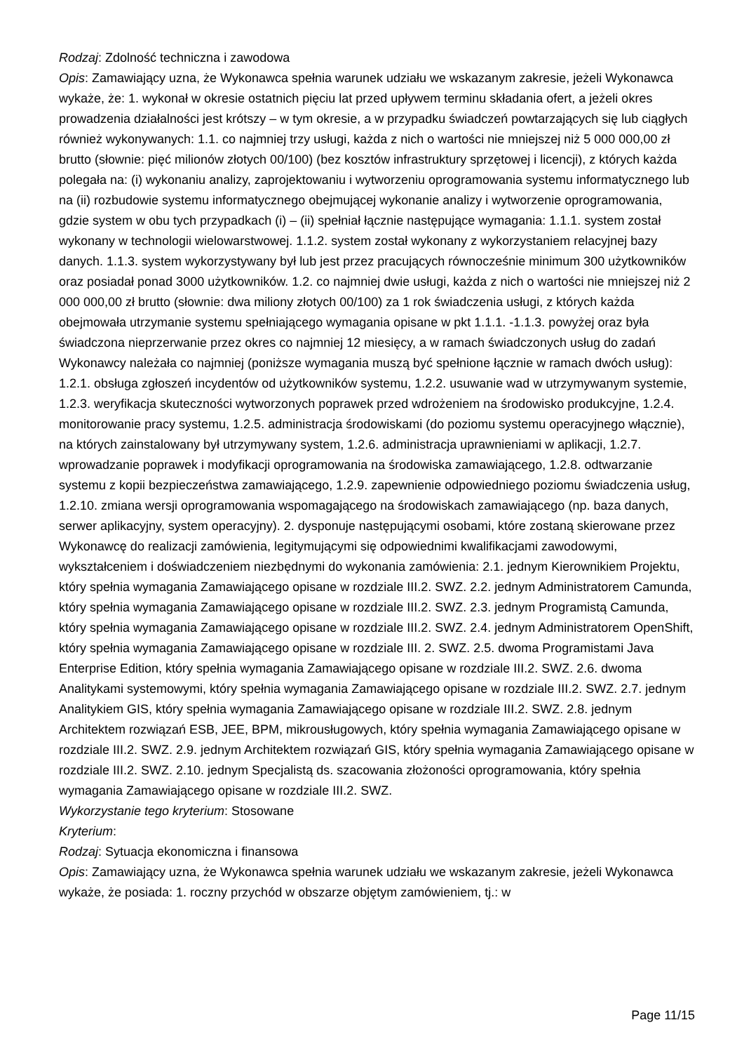Rodzaj: Zdolność techniczna i zawodowa
Opis: Zamawiający uzna, że Wykonawca spełnia warunek udziału we wskazanym zakresie, jeżeli Wykonawca wykaże, że: 1. wykonał w okresie ostatnich pięciu lat przed upływem terminu składania ofert, a jeżeli okres prowadzenia działalności jest krótszy – w tym okresie, a w przypadku świadczeń powtarzających się lub ciągłych również wykonywanych: 1.1. co najmniej trzy usługi, każda z nich o wartości nie mniejszej niż 5 000 000,00 zł brutto (słownie: pięć milionów złotych 00/100) (bez kosztów infrastruktury sprzętowej i licencji), z których każda polegała na: (i) wykonaniu analizy, zaprojektowaniu i wytworzeniu oprogramowania systemu informatycznego lub na (ii) rozbudowie systemu informatycznego obejmującej wykonanie analizy i wytworzenie oprogramowania, gdzie system w obu tych przypadkach (i) – (ii) spełniał łącznie następujące wymagania: 1.1.1. system został wykonany w technologii wielowarstwowej. 1.1.2. system został wykonany z wykorzystaniem relacyjnej bazy danych. 1.1.3. system wykorzystywany był lub jest przez pracujących równocześnie minimum 300 użytkowników oraz posiadał ponad 3000 użytkowników. 1.2. co najmniej dwie usługi, każda z nich o wartości nie mniejszej niż 2 000 000,00 zł brutto (słownie: dwa miliony złotych 00/100) za 1 rok świadczenia usługi, z których każda obejmowała utrzymanie systemu spełniającego wymagania opisane w pkt 1.1.1. -1.1.3. powyżej oraz była świadczona nieprzerwanie przez okres co najmniej 12 miesięcy, a w ramach świadczonych usług do zadań Wykonawcy należała co najmniej (poniższe wymagania muszą być spełnione łącznie w ramach dwóch usług): 1.2.1. obsługa zgłoszeń incydentów od użytkowników systemu, 1.2.2. usuwanie wad w utrzymywanym systemie, 1.2.3. weryfikacja skuteczności wytworzonych poprawek przed wdrożeniem na środowisko produkcyjne, 1.2.4. monitorowanie pracy systemu, 1.2.5. administracja środowiskami (do poziomu systemu operacyjnego włącznie), na których zainstalowany był utrzymywany system, 1.2.6. administracja uprawnieniami w aplikacji, 1.2.7. wprowadzanie poprawek i modyfikacji oprogramowania na środowiska zamawiającego, 1.2.8. odtwarzanie systemu z kopii bezpieczeństwa zamawiającego, 1.2.9. zapewnienie odpowiedniego poziomu świadczenia usług, 1.2.10. zmiana wersji oprogramowania wspomagającego na środowiskach zamawiającego (np. baza danych, serwer aplikacyjny, system operacyjny). 2. dysponuje następującymi osobami, które zostaną skierowane przez Wykonawcę do realizacji zamówienia, legitymującymi się odpowiednimi kwalifikacjami zawodowymi, wykształceniem i doświadczeniem niezbędnymi do wykonania zamówienia: 2.1. jednym Kierownikiem Projektu, który spełnia wymagania Zamawiającego opisane w rozdziale III.2. SWZ. 2.2. jednym Administratorem Camunda, który spełnia wymagania Zamawiającego opisane w rozdziale III.2. SWZ. 2.3. jednym Programistą Camunda, który spełnia wymagania Zamawiającego opisane w rozdziale III.2. SWZ. 2.4. jednym Administratorem OpenShift, który spełnia wymagania Zamawiającego opisane w rozdziale III. 2. SWZ. 2.5. dwoma Programistami Java Enterprise Edition, który spełnia wymagania Zamawiającego opisane w rozdziale III.2. SWZ. 2.6. dwoma Analitykami systemowymi, który spełnia wymagania Zamawiającego opisane w rozdziale III.2. SWZ. 2.7. jednym Analitykiem GIS, który spełnia wymagania Zamawiającego opisane w rozdziale III.2. SWZ. 2.8. jednym Architektem rozwiązań ESB, JEE, BPM, mikrousługowych, który spełnia wymagania Zamawiającego opisane w rozdziale III.2. SWZ. 2.9. jednym Architektem rozwiązań GIS, który spełnia wymagania Zamawiającego opisane w rozdziale III.2. SWZ. 2.10. jednym Specjalistą ds. szacowania złożoności oprogramowania, który spełnia wymagania Zamawiającego opisane w rozdziale III.2. SWZ.
Wykorzystanie tego kryterium: Stosowane
Kryterium:
Rodzaj: Sytuacja ekonomiczna i finansowa
Opis: Zamawiający uzna, że Wykonawca spełnia warunek udziału we wskazanym zakresie, jeżeli Wykonawca wykaże, że posiada: 1. roczny przychód w obszarze objętym zamówieniem, tj.: w
Page 11/15